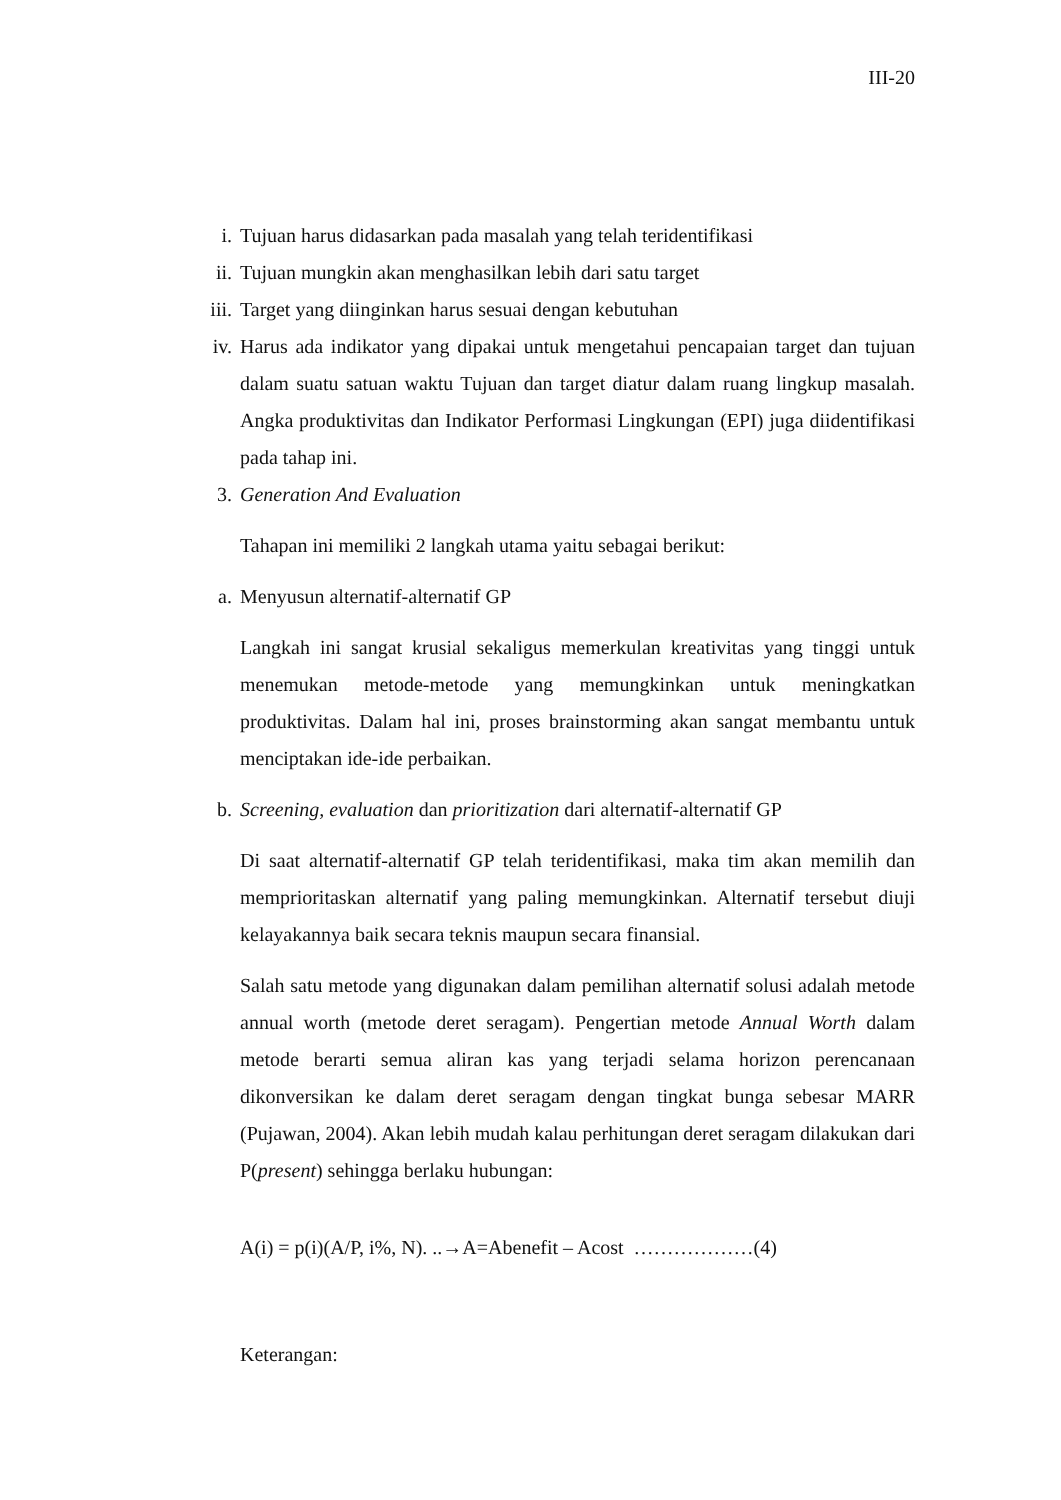III-20
i.
Tujuan harus didasarkan pada masalah yang telah teridentifikasi
ii.
Tujuan mungkin akan menghasilkan lebih dari satu target
iii.
Target yang diinginkan harus sesuai dengan kebutuhan
iv.
Harus ada indikator yang dipakai untuk mengetahui pencapaian target dan tujuan dalam suatu satuan waktu Tujuan dan target diatur dalam ruang lingkup masalah. Angka produktivitas dan Indikator Performasi Lingkungan (EPI) juga diidentifikasi pada tahap ini.
3.
Generation And Evaluation
Tahapan ini memiliki 2 langkah utama yaitu sebagai berikut:
a.
Menyusun alternatif-alternatif GP
Langkah ini sangat krusial sekaligus memerkulan kreativitas yang tinggi untuk menemukan metode-metode yang memungkinkan untuk meningkatkan produktivitas. Dalam hal ini, proses brainstorming akan sangat membantu untuk menciptakan ide-ide perbaikan.
b.
Screening, evaluation dan prioritization dari alternatif-alternatif GP
Di saat alternatif-alternatif GP telah teridentifikasi, maka tim akan memilih dan memprioritaskan alternatif yang paling memungkinkan. Alternatif tersebut diuji kelayakannya baik secara teknis maupun secara finansial.
Salah satu metode yang digunakan dalam pemilihan alternatif solusi adalah metode annual worth (metode deret seragam). Pengertian metode Annual Worth dalam metode berarti semua aliran kas yang terjadi selama horizon perencanaan dikonversikan ke dalam deret seragam dengan tingkat bunga sebesar MARR (Pujawan, 2004). Akan lebih mudah kalau perhitungan deret seragam dilakukan dari P(present) sehingga berlaku hubungan:
A(i) = p(i)(A/P, i%, N). ..→A=Abenefit – Acost ………………(4)
Keterangan: